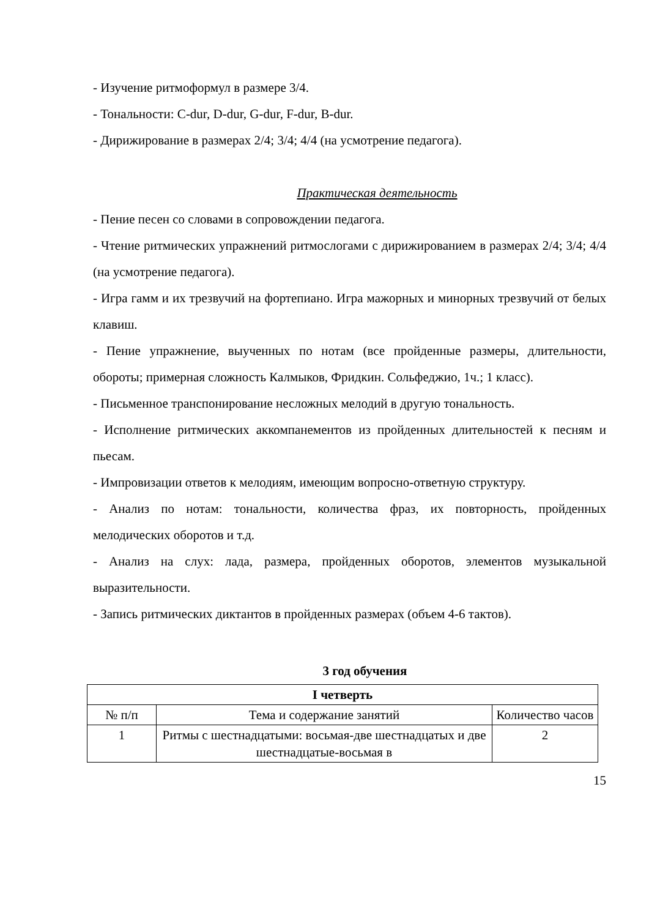- Изучение ритмоформул в размере 3/4.
- Тональности: C-dur, D-dur, G-dur, F-dur, B-dur.
- Дирижирование в размерах 2/4; 3/4; 4/4 (на усмотрение педагога).
Практическая деятельность
- Пение песен со словами в сопровождении педагога.
- Чтение ритмических упражнений ритмослогами с дирижированием в размерах 2/4; 3/4; 4/4 (на усмотрение педагога).
- Игра гамм и их трезвучий на фортепиано. Игра мажорных и минорных трезвучий от белых клавиш.
- Пение упражнение, выученных по нотам (все пройденные размеры, длительности, обороты; примерная сложность Калмыков, Фридкин. Сольфеджио, 1ч.; 1 класс).
- Письменное транспонирование несложных мелодий в другую тональность.
- Исполнение ритмических аккомпанементов из пройденных длительностей к песням и пьесам.
- Импровизации ответов к мелодиям, имеющим вопросно-ответную структуру.
- Анализ по нотам: тональности, количества фраз, их повторность, пройденных мелодических оборотов и т.д.
- Анализ на слух: лада, размера, пройденных оборотов, элементов музыкальной выразительности.
- Запись ритмических диктантов в пройденных размерах (объем 4-6 тактов).
3 год обучения
| I четверть | | |
| № п/п | Тема и содержание занятий | Количество часов |
| 1 | Ритмы с шестнадцатыми: восьмая-две шестнадцатых и две шестнадцатые-восьмая в | 2 |
15